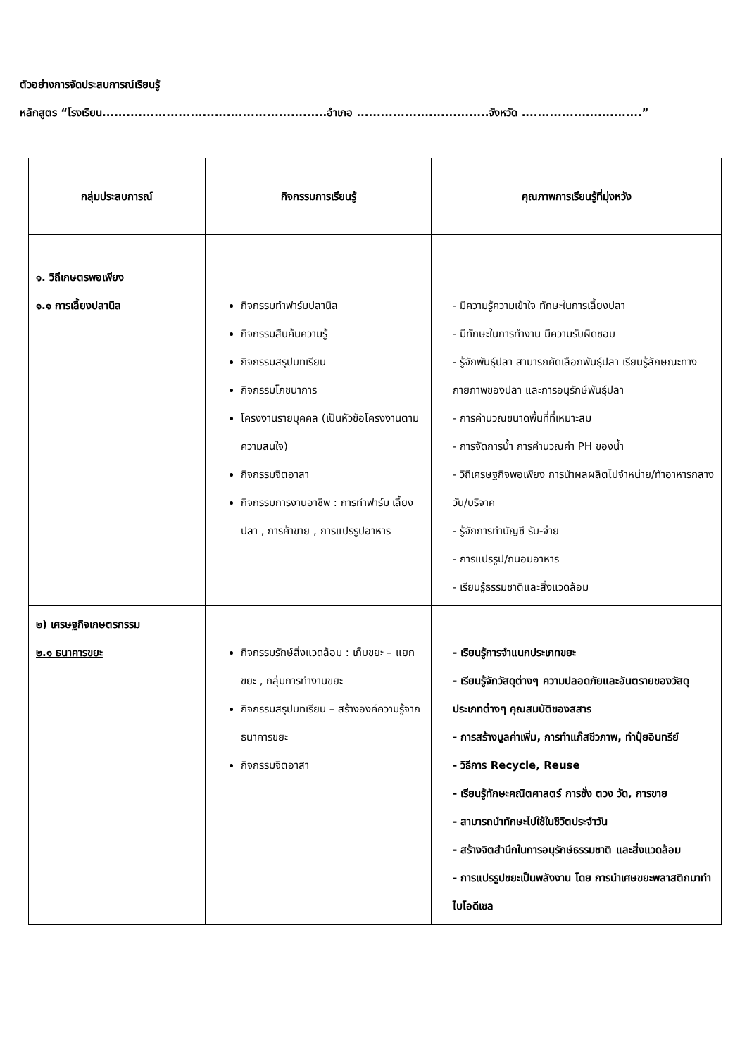ตัวอย่างการจัดประสบการณ์เรียนรู้
หลักสูตร “โรงเรียน........................................................อำเภอ .................................จังหวัด ..............................”
| กลุ่มประสบการณ์ | กิจกรรมการเรียนรู้ | คุณภาพการเรียนรู้ที่มุ่งหวัง |
| --- | --- | --- |
| ๑. วิถีเกษตรพอเพียง ๑.๑ การเลี้ยงปลานิล | กิจกรรมทำฟาร์มปลานิล กิจกรรมสืบค้นความรู้ กิจกรรมสรุปบทเรียน กิจกรรมโภชนาการ โครงงานรายบุคคล (เป็นหัวข้อโครงงานตามความสนใจ) กิจกรรมจิตอาสา กิจกรรมการงานอาชีพ : การทำฟาร์ม เลี้ยงปลา , การค้าขาย , การแปรรูปอาหาร | - มีความรู้ความเข้าใจ ทักษะในการเลี้ยงปลา - มีทักษะในการทำงาน มีความรับผิดชอบ - รู้จักพันธุ์ปลา สามารถคัดเลือกพันธุ์ปลา เรียนรู้ลักษณะทางกายภาพของปลา และการอนุรักษ์พันธุ์ปลา - การคำนวณขนาดพื้นที่ที่เหมาะสม - การจัดการน้ำ การคำนวณค่า PH ของน้ำ - วิถีเศรษฐกิจพอเพียง การนำผลผลิตไปจำหน่าย/ทำอาหารกลางวัน/บริจาค - รู้จักการทำบัญชี รับ-จ่าย - การแปรรูป/ถนอมอาหาร - เรียนรู้ธรรมชาติและสิ่งแวดล้อม |
| ๒) เศรษฐกิจเกษตรกรรม ๒.๑ ธนาคารขยะ | กิจกรรมรักษ์สิ่งแวดล้อม : เก็บขยะ – แยกขยะ , กลุ่มการทำงานขยะ กิจกรรมสรุปบทเรียน – สร้างองค์ความรู้จากธนาคารขยะ กิจกรรมจิตอาสา | - เรียนรู้การจำแนกประเภทขยะ - เรียนรู้จักวัสดุต่างๆ ความปลอดภัยและอันตรายของวัสดุประเภทต่างๆ คุณสมบัติของสสาร - การสร้างมูลค่าเพิ่ม, การทำแก๊สชีวภาพ, ทำปุ๋ยอินทรีย์ - วิธีการ Recycle, Reuse - เรียนรู้ทักษะคณิตศาสตร์ การชั่ง ตวง วัด, การขาย - สามารถนำทักษะไปใช้ในชีวิตประจำวัน - สร้างจิตสำนึกในการอนุรักษ์ธรรมชาติ และสิ่งแวดล้อม - การแปรรูปขยะเป็นพลังงาน โดย การนำเศษขยะพลาสติกมาทำไบโอดีเซล |